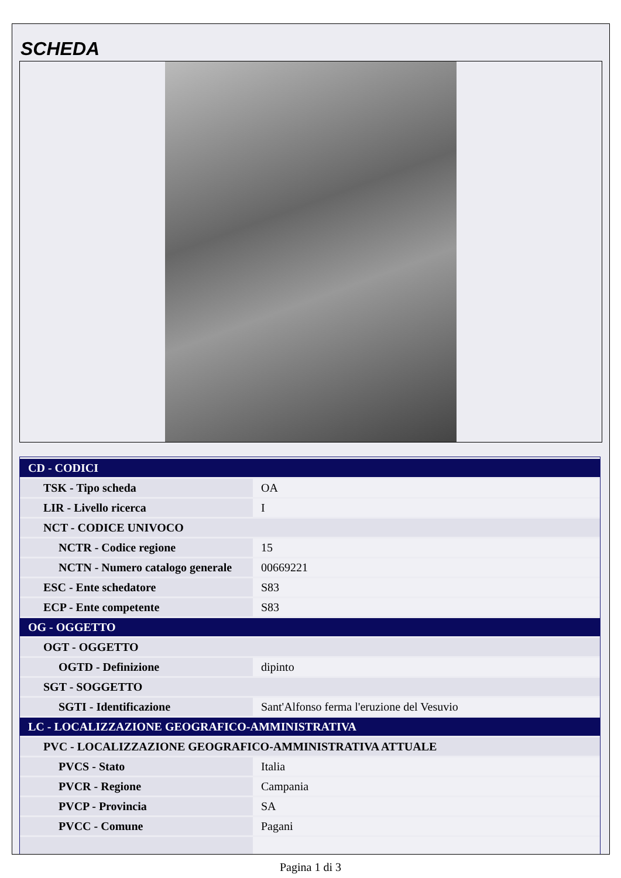SCHEDA
| CD - CODICI | |
| TSK - Tipo scheda | OA |
| LIR - Livello ricerca | I |
| NCT - CODICE UNIVOCO | |
| NCTR - Codice regione | 15 |
| NCTN - Numero catalogo generale | 00669221 |
| ESC - Ente schedatore | S83 |
| ECP - Ente competente | S83 |
| OG - OGGETTO | |
| OGT - OGGETTO | |
| OGTD - Definizione | dipinto |
| SGT - SOGGETTO | |
| SGTI - Identificazione | Sant'Alfonso ferma l'eruzione del Vesuvio |
| LC - LOCALIZZAZIONE GEOGRAFICO-AMMINISTRATIVA | |
| PVC - LOCALIZZAZIONE GEOGRAFICO-AMMINISTRATIVA ATTUALE | |
| PVCS - Stato | Italia |
| PVCR - Regione | Campania |
| PVCP - Provincia | SA |
| PVCC - Comune | Pagani |
Pagina 1 di 3